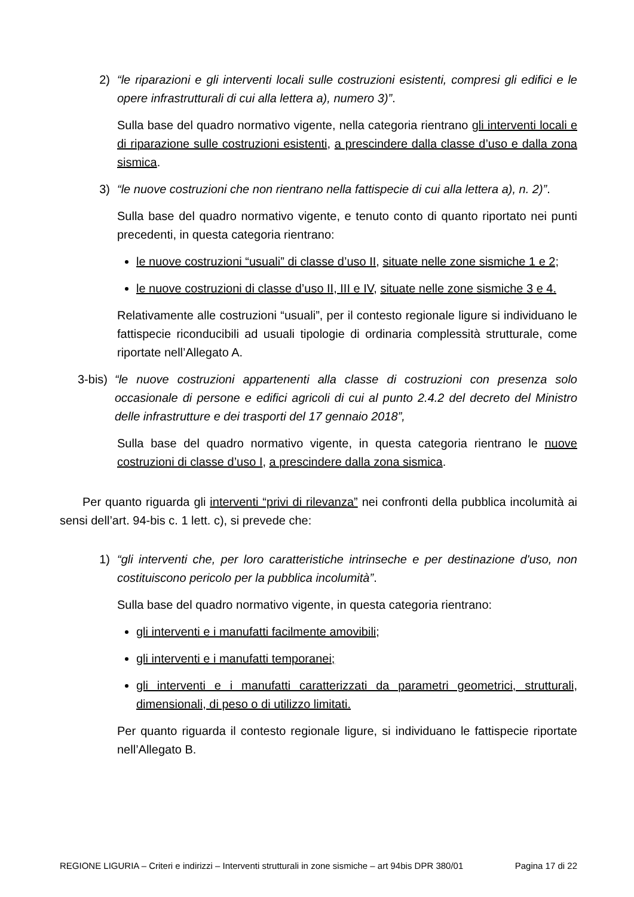2) “le riparazioni e gli interventi locali sulle costruzioni esistenti, compresi gli edifici e le opere infrastrutturali di cui alla lettera a), numero 3)”.
Sulla base del quadro normativo vigente, nella categoria rientrano gli interventi locali e di riparazione sulle costruzioni esistenti, a prescindere dalla classe d’uso e dalla zona sismica.
3) “le nuove costruzioni che non rientrano nella fattispecie di cui alla lettera a), n. 2)”.
Sulla base del quadro normativo vigente, e tenuto conto di quanto riportato nei punti precedenti, in questa categoria rientrano:
le nuove costruzioni “usuali” di classe d’uso II, situate nelle zone sismiche 1 e 2;
le nuove costruzioni di classe d’uso II, III e IV, situate nelle zone sismiche 3 e 4.
Relativamente alle costruzioni “usuali”, per il contesto regionale ligure si individuano le fattispecie riconducibili ad usuali tipologie di ordinaria complessità strutturale, come riportate nell’Allegato A.
3-bis) “le nuove costruzioni appartenenti alla classe di costruzioni con presenza solo occasionale di persone e edifici agricoli di cui al punto 2.4.2 del decreto del Ministro delle infrastrutture e dei trasporti del 17 gennaio 2018”,
Sulla base del quadro normativo vigente, in questa categoria rientrano le nuove costruzioni di classe d’uso I, a prescindere dalla zona sismica.
Per quanto riguarda gli interventi “privi di rilevanza” nei confronti della pubblica incolumità ai sensi dell’art. 94-bis c. 1 lett. c), si prevede che:
1) “gli interventi che, per loro caratteristiche intrinseche e per destinazione d'uso, non costituiscono pericolo per la pubblica incolumità”.
Sulla base del quadro normativo vigente, in questa categoria rientrano:
gli interventi e i manufatti facilmente amovibili;
gli interventi e i manufatti temporanei;
gli interventi e i manufatti caratterizzati da parametri geometrici, strutturali, dimensionali, di peso o di utilizzo limitati.
Per quanto riguarda il contesto regionale ligure, si individuano le fattispecie riportate nell’Allegato B.
REGIONE LIGURIA – Criteri e indirizzi – Interventi strutturali in zone sismiche – art 94bis DPR 380/01 Pagina 17 di 22